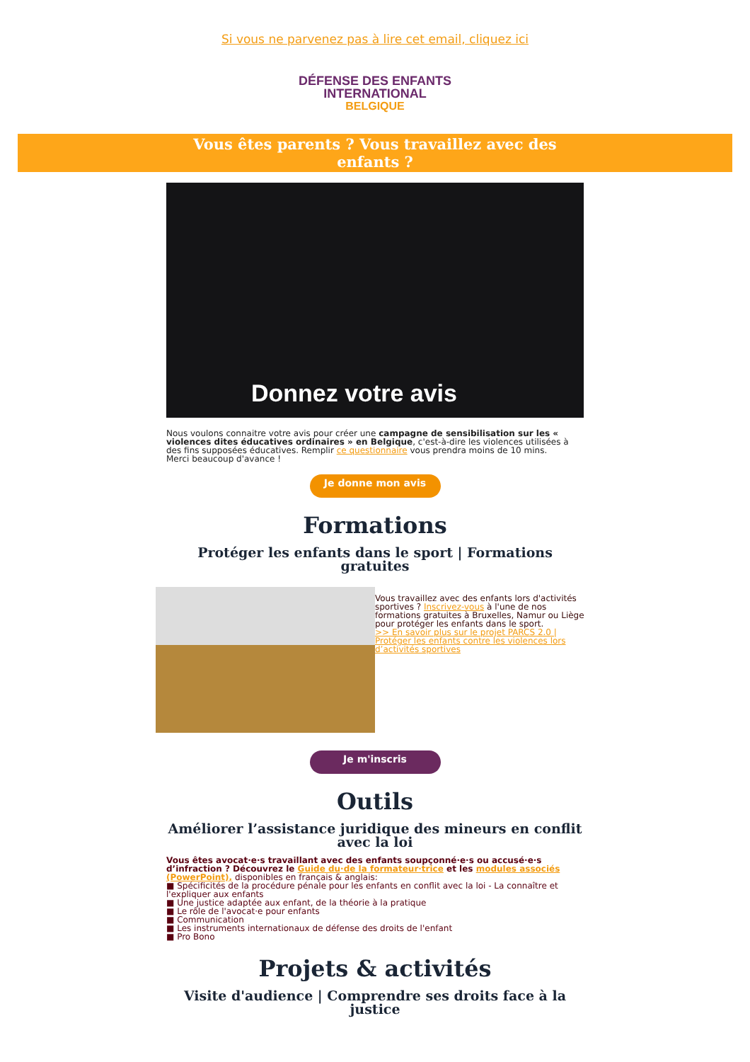Si vous ne parvenez pas à lire cet email, cliquez ici
DÉFENSE DES ENFANTS
INTERNATIONAL
BELGIQUE
Vous êtes parents ? Vous travaillez avec des
enfants ?
Donnez votre avis
Nous voulons connaitre votre avis pour créer une campagne de sensibilisation sur les « violences dites éducatives ordinaires » en Belgique, c'est-à-dire les violences utilisées à des fins supposées éducatives. Remplir ce questionnaire vous prendra moins de 10 mins.
Merci beaucoup d'avance !
Je donne mon avis
Formations
Protéger les enfants dans le sport | Formations gratuites
Vous travaillez avec des enfants lors d'activités sportives ? Inscrivez-vous à l'une de nos formations gratuites à Bruxelles, Namur ou Liège pour protéger les enfants dans le sport.
>> En savoir plus sur le projet PARCS 2.0 | Protéger les enfants contre les violences lors d’activités sportives
Je m'inscris
Outils
Améliorer l’assistance juridique des mineurs en conflit avec la loi
Vous êtes avocat·e·s travaillant avec des enfants soupçonné·e·s ou accusé·e·s d’infraction ? Découvrez le Guide du·de la formateur·trice et les modules associés (PowerPoint), disponibles en français & anglais:
■ Spécificités de la procédure pénale pour les enfants en conflit avec la loi - La connaître et l'expliquer aux enfants
■ Une justice adaptée aux enfant, de la théorie à la pratique
■ Le rôle de l'avocat·e pour enfants
■ Communication
■ Les instruments internationaux de défense des droits de l'enfant
■ Pro Bono
Projets & activités
Visite d'audience | Comprendre ses droits face à la justice